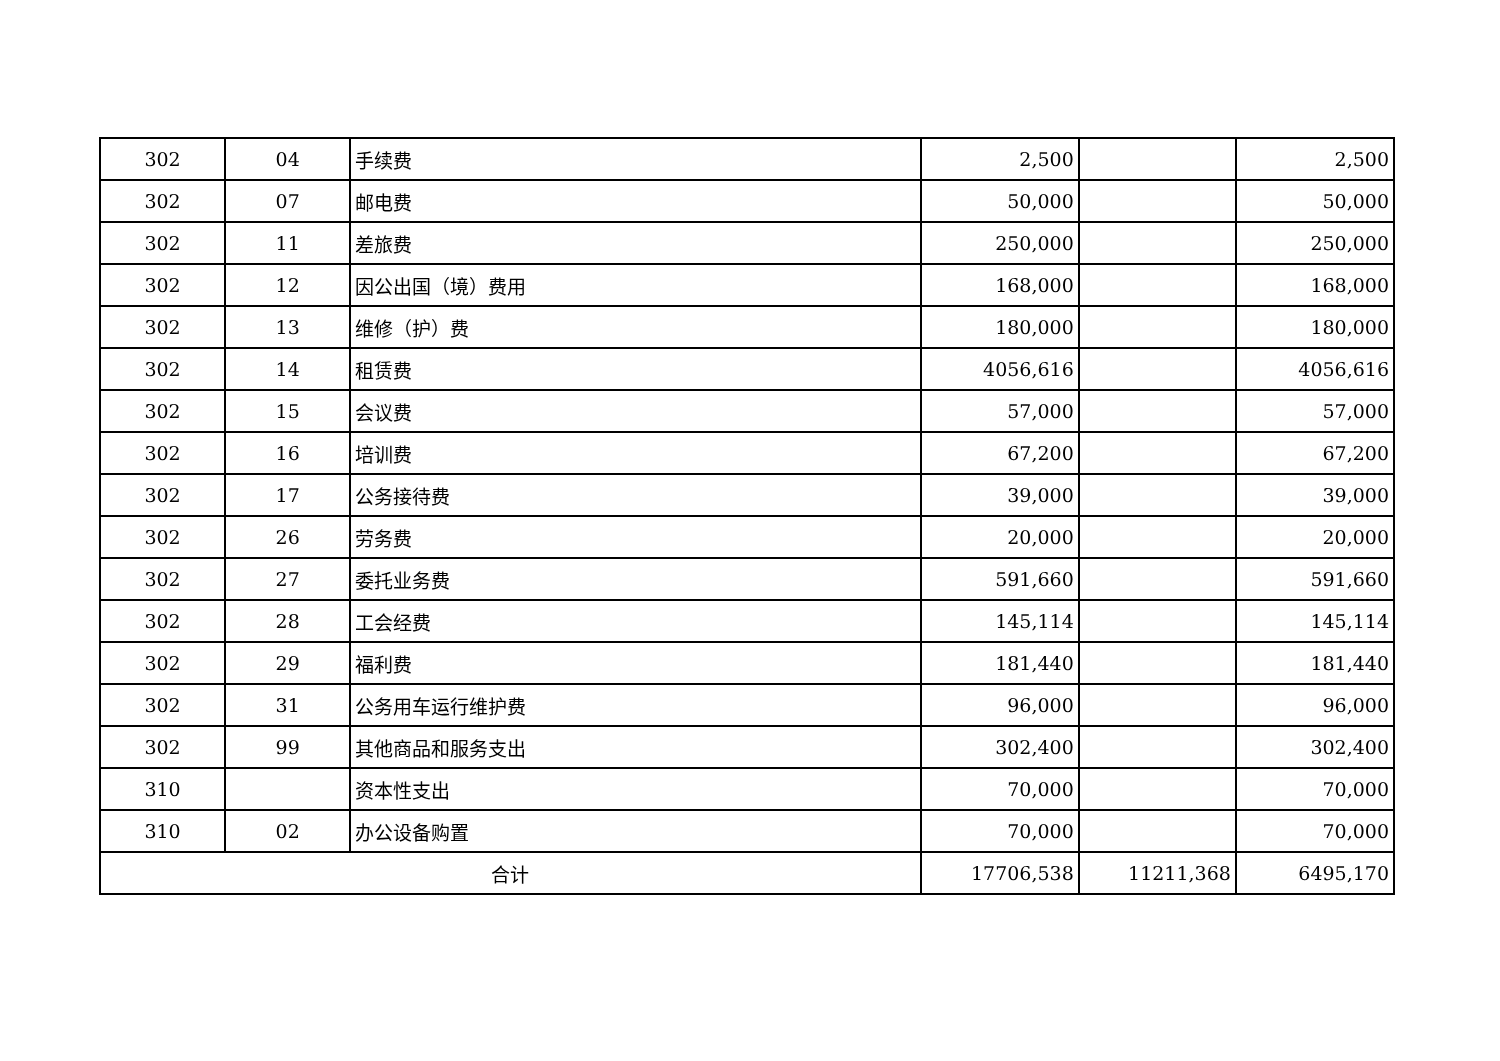| 302 | 04 | 手续费 | 2,500 | | 2,500 |
| 302 | 07 | 邮电费 | 50,000 | | 50,000 |
| 302 | 11 | 差旅费 | 250,000 | | 250,000 |
| 302 | 12 | 因公出国（境）费用 | 168,000 | | 168,000 |
| 302 | 13 | 维修（护）费 | 180,000 | | 180,000 |
| 302 | 14 | 租赁费 | 4056,616 | | 4056,616 |
| 302 | 15 | 会议费 | 57,000 | | 57,000 |
| 302 | 16 | 培训费 | 67,200 | | 67,200 |
| 302 | 17 | 公务接待费 | 39,000 | | 39,000 |
| 302 | 26 | 劳务费 | 20,000 | | 20,000 |
| 302 | 27 | 委托业务费 | 591,660 | | 591,660 |
| 302 | 28 | 工会经费 | 145,114 | | 145,114 |
| 302 | 29 | 福利费 | 181,440 | | 181,440 |
| 302 | 31 | 公务用车运行维护费 | 96,000 | | 96,000 |
| 302 | 99 | 其他商品和服务支出 | 302,400 | | 302,400 |
| 310 | | 资本性支出 | 70,000 | | 70,000 |
| 310 | 02 | 办公设备购置 | 70,000 | | 70,000 |
| 合计 | | | 17706,538 | 11211,368 | 6495,170 |